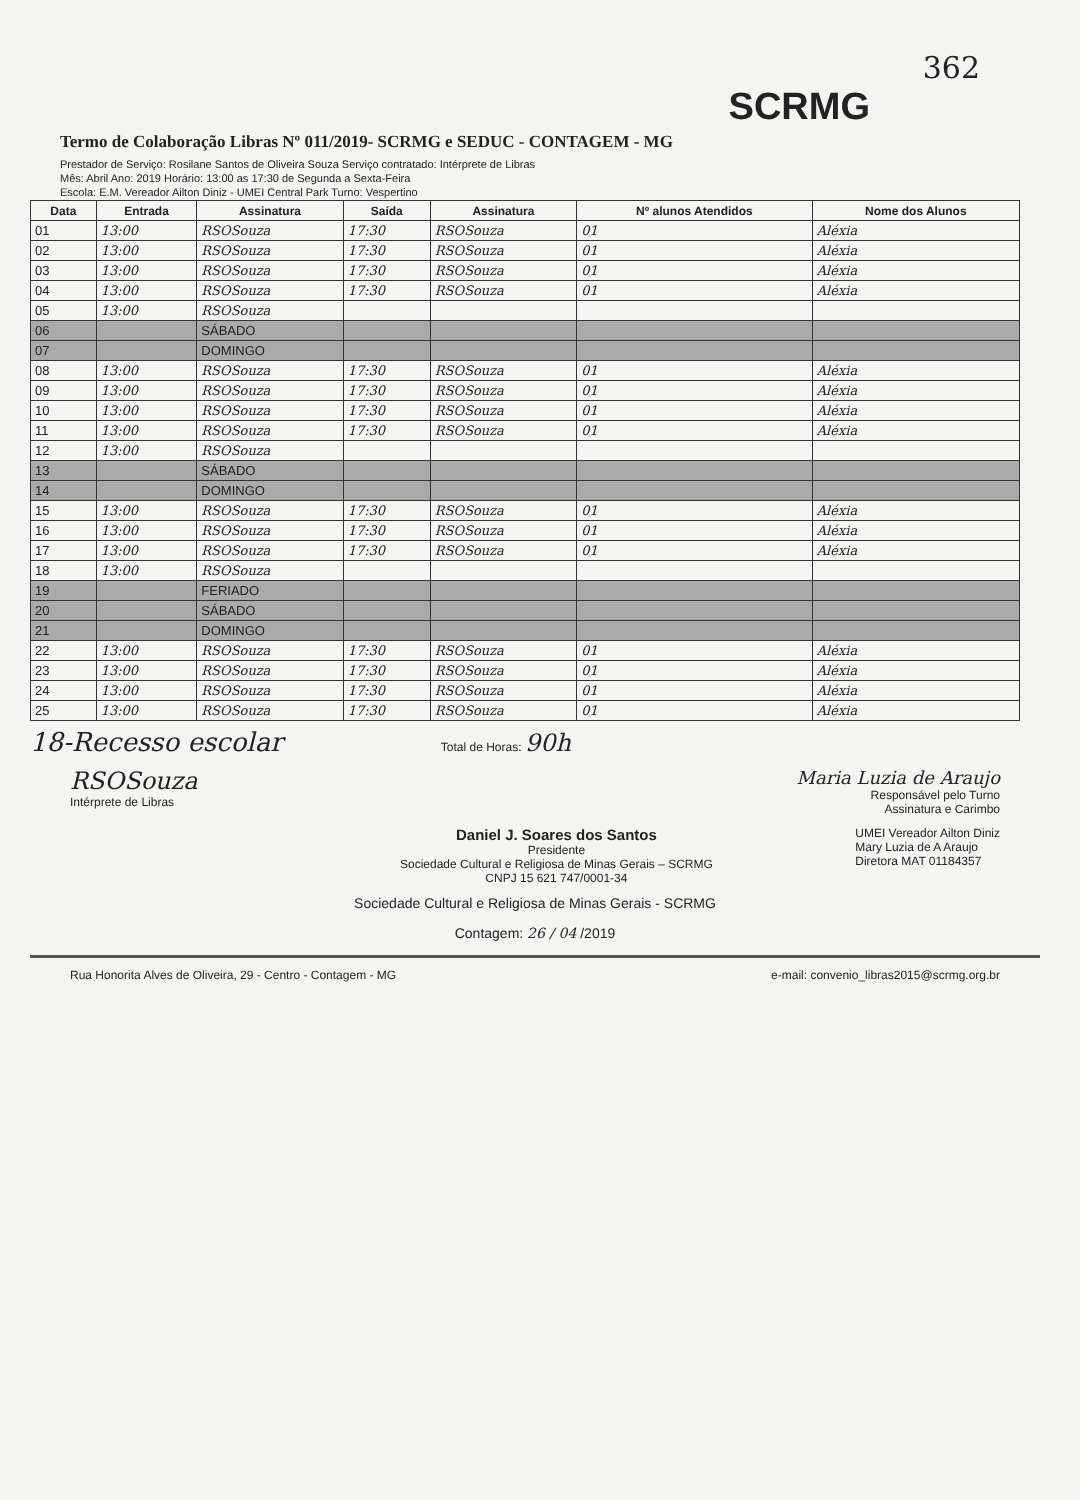362
SCRMG
Termo de Colaboração Libras Nº 011/2019- SCRMG e SEDUC - CONTAGEM - MG
Prestador de Serviço: Rosilane Santos de Oliveira Souza Serviço contratado: Intérprete de Libras
Mês: Abril Ano: 2019 Horário: 13:00 as 17:30 de Segunda a Sexta-Feira
Escola: E.M. Vereador Ailton Diniz - UMEI Central Park Turno: Vespertino
| Data | Entrada | Assinatura | Saída | Assinatura | Nº alunos Atendidos | Nome dos Alunos |
| --- | --- | --- | --- | --- | --- | --- |
| 01 | 13:00 | RSOSouza | 17:30 | RSOSouza | 01 | Aléxia |
| 02 | 13:00 | RSOSouza | 17:30 | RSOSouza | 01 | Aléxia |
| 03 | 13:00 | RSOSouza | 17:30 | RSOSouza | 01 | Aléxia |
| 04 | 13:00 | RSOSouza | 17:30 | RSOSouza | 01 | Aléxia |
| 05 | 13:00 | RSOSouza | | | | |
| 06 | | SÁBADO | | | | |
| 07 | | DOMINGO | | | | |
| 08 | 13:00 | RSOSouza | 17:30 | RSOSouza | 01 | Aléxia |
| 09 | 13:00 | RSOSouza | 17:30 | RSOSouza | 01 | Aléxia |
| 10 | 13:00 | RSOSouza | 17:30 | RSOSouza | 01 | Aléxia |
| 11 | 13:00 | RSOSouza | 17:30 | RSOSouza | 01 | Aléxia |
| 12 | 13:00 | RSOSouza | | | | |
| 13 | | SÁBADO | | | | |
| 14 | | DOMINGO | | | | |
| 15 | 13:00 | RSOSouza | 17:30 | RSOSouza | 01 | Aléxia |
| 16 | 13:00 | RSOSouza | 17:30 | RSOSouza | 01 | Aléxia |
| 17 | 13:00 | RSOSouza | 17:30 | RSOSouza | 01 | Aléxia |
| 18 | 13:00 | RSOSouza | | | | |
| 19 | | FERIADO | | | | |
| 20 | | SÁBADO | | | | |
| 21 | | DOMINGO | | | | |
| 22 | 13:00 | RSOSouza | 17:30 | RSOSouza | 01 | Aléxia |
| 23 | 13:00 | RSOSouza | 17:30 | RSOSouza | 01 | Aléxia |
| 24 | 13:00 | RSOSouza | 17:30 | RSOSouza | 01 | Aléxia |
| 25 | 13:00 | RSOSouza | 17:30 | RSOSouza | 01 | Aléxia |
18-Recesso escolar Total de Horas: 90h
RSOSouza
Intérprete de Libras
Maria Luzia de Araujo
Responsável pelo Turno
Assinatura e Carimbo
Daniel J. Soares dos Santos
Presidente
Sociedade Cultural e Religiosa de Minas Gerais – SCRMG
CNPJ 15 621 747/0001-34
UMEI Vereador Ailton Diniz
Mary Luzia de A Araujo
Diretora MAT 01184357
Sociedade Cultural e Religiosa de Minas Gerais - SCRMG
Contagem: 26 / 04 /2019
Rua Honorita Alves de Oliveira, 29 - Centro - Contagem - MG e-mail: convenio_libras2015@scrmg.org.br